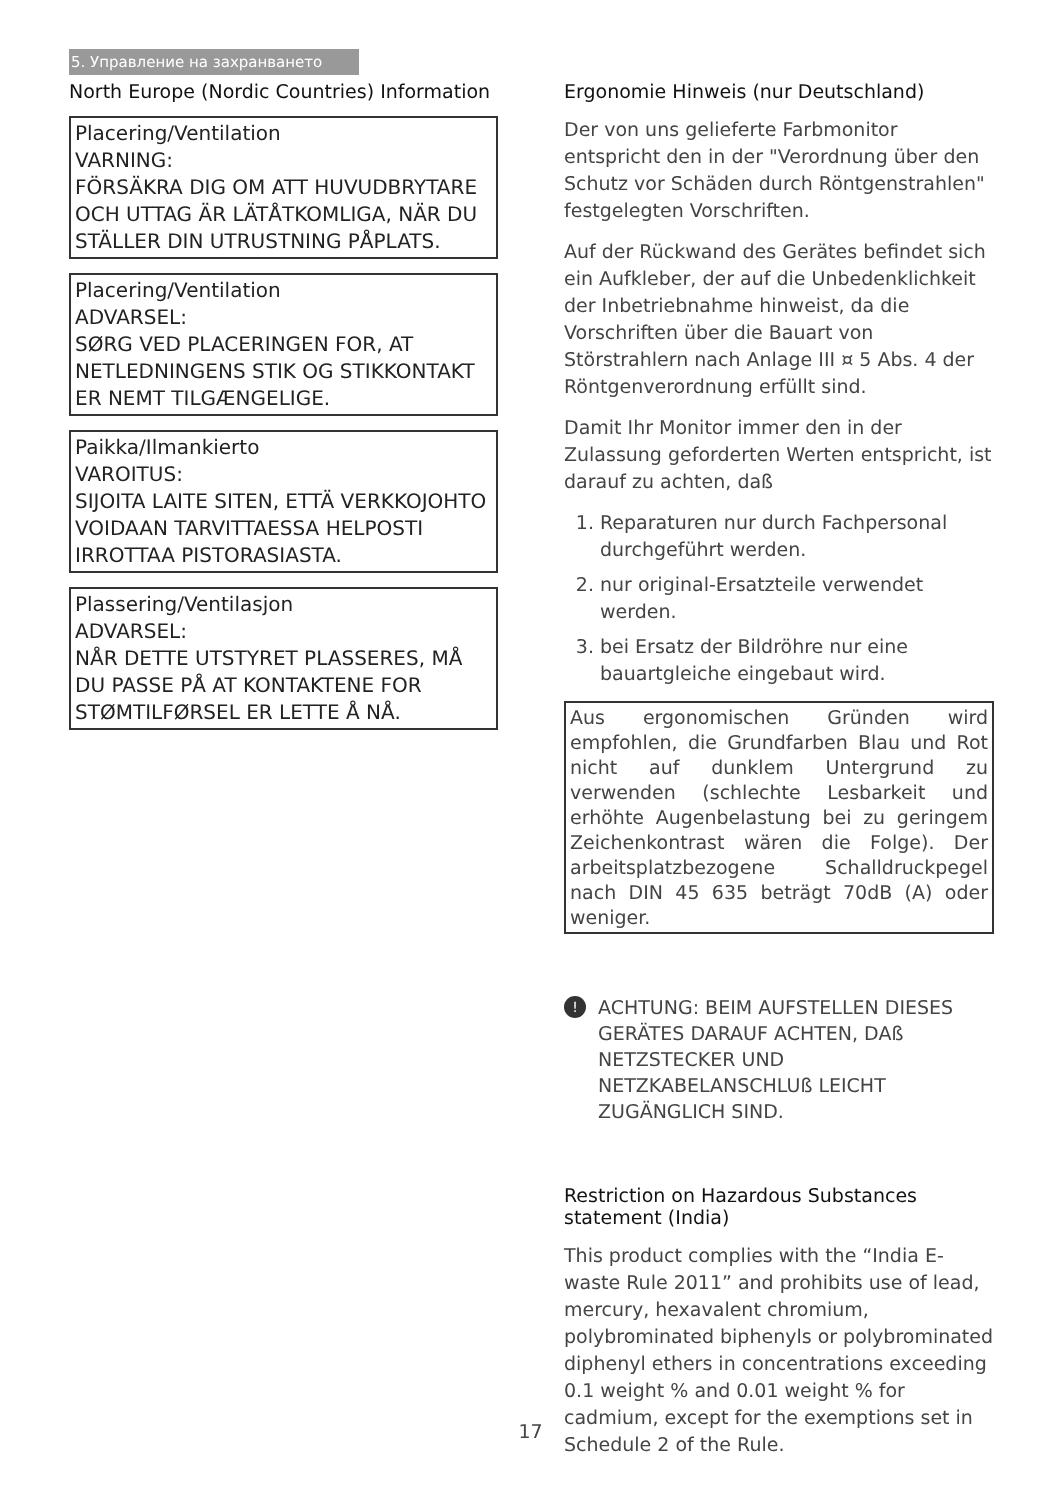5. Управление на захранването
North Europe (Nordic Countries) Information
Placering/Ventilation
VARNING:
FÖRSÄKRA DIG OM ATT HUVUDBRYTARE OCH UTTAG ÄR LÄTÅTKOMLIGA, NÄR DU STÄLLER DIN UTRUSTNING PÅPLATS.
Placering/Ventilation
ADVARSEL:
SØRG VED PLACERINGEN FOR, AT NETLEDNINGENS STIK OG STIKKONTAKT ER NEMT TILGÆNGELIGE.
Paikka/Ilmankierto
VAROITUS:
SIJOITA LAITE SITEN, ETTÄ VERKKOJOHTO VOIDAAN TARVITTAESSA HELPOSTI IRROTTAA PISTORASIASTA.
Plassering/Ventilasjon
ADVARSEL:
NÅR DETTE UTSTYRET PLASSERES, MÅ DU PASSE PÅ AT KONTAKTENE FOR STØMTILFØRSEL ER LETTE Å NÅ.
Ergonomie Hinweis (nur Deutschland)
Der von uns gelieferte Farbmonitor entspricht den in der "Verordnung über den Schutz vor Schäden durch Röntgenstrahlen" festgelegten Vorschriften.
Auf der Rückwand des Gerätes befindet sich ein Aufkleber, der auf die Unbedenklichkeit der Inbetriebnahme hinweist, da die Vorschriften über die Bauart von Störstrahlern nach Anlage III ¤ 5 Abs. 4 der Röntgenverordnung erfüllt sind.
Damit Ihr Monitor immer den in der Zulassung geforderten Werten entspricht, ist darauf zu achten, daß
1. Reparaturen nur durch Fachpersonal durchgeführt werden.
2. nur original-Ersatzteile verwendet werden.
3. bei Ersatz der Bildröhre nur eine bauartgleiche eingebaut wird.
Aus ergonomischen Gründen wird empfohlen, die Grundfarben Blau und Rot nicht auf dunklem Untergrund zu verwenden (schlechte Lesbarkeit und erhöhte Augenbelastung bei zu geringem Zeichenkontrast wären die Folge). Der arbeitsplatzbezogene Schalldruckpegel nach DIN 45 635 beträgt 70dB (A) oder weniger.
!
ACHTUNG: BEIM AUFSTELLEN DIESES GERÄTES DARAUF ACHTEN, DAß NETZSTECKER UND NETZKABELANSCHLUß LEICHT ZUGÄNGLICH SIND.
Restriction on Hazardous Substances statement (India)
This product complies with the “India E-waste Rule 2011” and prohibits use of lead, mercury, hexavalent chromium, polybrominated biphenyls or polybrominated diphenyl ethers in concentrations exceeding 0.1 weight % and 0.01 weight % for cadmium, except for the exemptions set in Schedule 2 of the Rule.
17